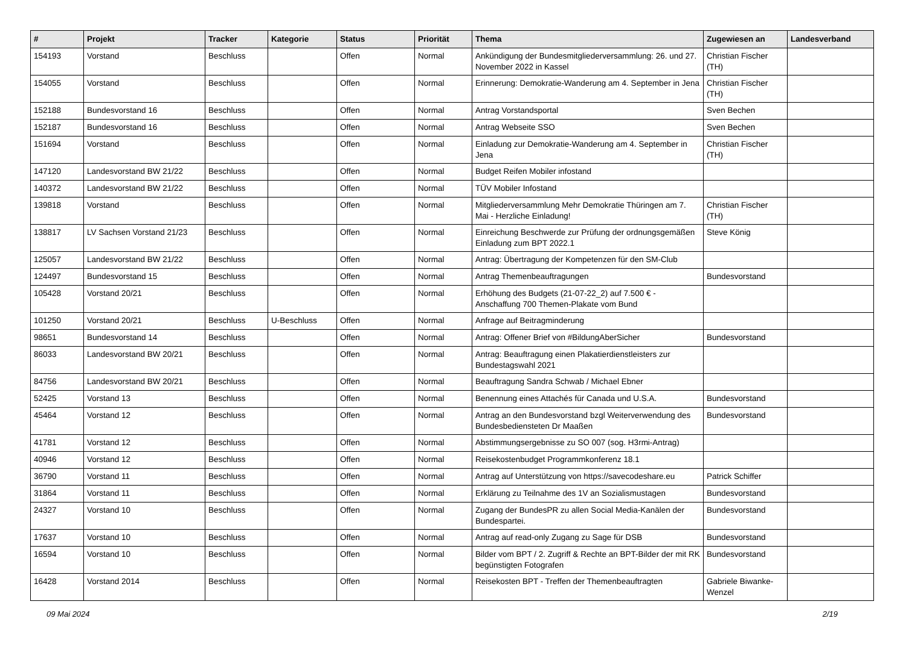| # | Projekt | Tracker | Kategorie | Status | Priorität | Thema | Zugewiesen an | Landesverband |
| --- | --- | --- | --- | --- | --- | --- | --- | --- |
| 154193 | Vorstand | Beschluss | | Offen | Normal | Ankündigung der Bundesmitgliederversammlung: 26. und 27. November 2022 in Kassel | Christian Fischer (TH) | |
| 154055 | Vorstand | Beschluss | | Offen | Normal | Erinnerung: Demokratie-Wanderung am 4. September in Jena | Christian Fischer (TH) | |
| 152188 | Bundesvorstand 16 | Beschluss | | Offen | Normal | Antrag Vorstandsportal | Sven Bechen | |
| 152187 | Bundesvorstand 16 | Beschluss | | Offen | Normal | Antrag Webseite SSO | Sven Bechen | |
| 151694 | Vorstand | Beschluss | | Offen | Normal | Einladung zur Demokratie-Wanderung am 4. September in Jena | Christian Fischer (TH) | |
| 147120 | Landesvorstand BW 21/22 | Beschluss | | Offen | Normal | Budget Reifen Mobiler infostand | | |
| 140372 | Landesvorstand BW 21/22 | Beschluss | | Offen | Normal | TÜV Mobiler Infostand | | |
| 139818 | Vorstand | Beschluss | | Offen | Normal | Mitgliederversammlung Mehr Demokratie Thüringen am 7. Mai - Herzliche Einladung! | Christian Fischer (TH) | |
| 138817 | LV Sachsen Vorstand 21/23 | Beschluss | | Offen | Normal | Einreichung Beschwerde zur Prüfung der ordnungsgemäßen Einladung zum BPT 2022.1 | Steve König | |
| 125057 | Landesvorstand BW 21/22 | Beschluss | | Offen | Normal | Antrag: Übertragung der Kompetenzen für den SM-Club | | |
| 124497 | Bundesvorstand 15 | Beschluss | | Offen | Normal | Antrag Themenbeauftragungen | Bundesvorstand | |
| 105428 | Vorstand 20/21 | Beschluss | | Offen | Normal | Erhöhung des Budgets (21-07-22_2) auf 7.500 € - Anschaffung 700 Themen-Plakate vom Bund | | |
| 101250 | Vorstand 20/21 | Beschluss | U-Beschluss | Offen | Normal | Anfrage auf Beitragminderung | | |
| 98651 | Bundesvorstand 14 | Beschluss | | Offen | Normal | Antrag: Offener Brief von #BildungAberSicher | Bundesvorstand | |
| 86033 | Landesvorstand BW 20/21 | Beschluss | | Offen | Normal | Antrag: Beauftragung einen Plakatierdienstleisters zur Bundestagswahl 2021 | | |
| 84756 | Landesvorstand BW 20/21 | Beschluss | | Offen | Normal | Beauftragung Sandra Schwab / Michael Ebner | | |
| 52425 | Vorstand 13 | Beschluss | | Offen | Normal | Benennung eines Attachés für Canada und U.S.A. | Bundesvorstand | |
| 45464 | Vorstand 12 | Beschluss | | Offen | Normal | Antrag an den Bundesvorstand bzgl Weiterverwendung des Bundesbediensteten Dr Maaßen | Bundesvorstand | |
| 41781 | Vorstand 12 | Beschluss | | Offen | Normal | Abstimmungsergebnisse zu SO 007 (sog. H3rmi-Antrag) | | |
| 40946 | Vorstand 12 | Beschluss | | Offen | Normal | Reisekostenbudget Programmkonferenz 18.1 | | |
| 36790 | Vorstand 11 | Beschluss | | Offen | Normal | Antrag auf Unterstützung von https://savecodeshare.eu | Patrick Schiffer | |
| 31864 | Vorstand 11 | Beschluss | | Offen | Normal | Erklärung zu Teilnahme des 1V an Sozialismustagen | Bundesvorstand | |
| 24327 | Vorstand 10 | Beschluss | | Offen | Normal | Zugang der BundesPR zu allen Social Media-Kanälen der Bundespartei. | Bundesvorstand | |
| 17637 | Vorstand 10 | Beschluss | | Offen | Normal | Antrag auf read-only Zugang zu Sage für DSB | Bundesvorstand | |
| 16594 | Vorstand 10 | Beschluss | | Offen | Normal | Bilder vom BPT / 2. Zugriff & Rechte an BPT-Bilder der mit RK begünstigten Fotografen | Bundesvorstand | |
| 16428 | Vorstand 2014 | Beschluss | | Offen | Normal | Reisekosten BPT - Treffen der Themenbeauftragten | Gabriele Biwanke-Wenzel | |
09 Mai 2024 2/19